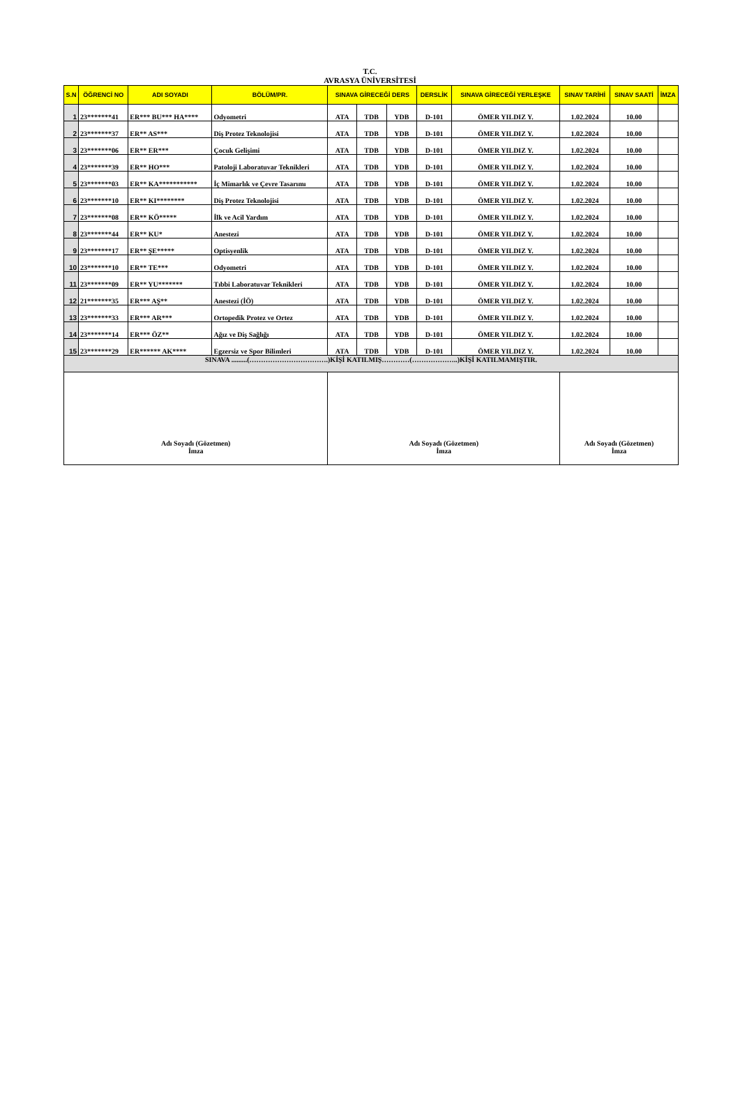T.C.
AVRASYA ÜNİVERSİTESİ
| S.N | ÖĞRENCİ NO | ADI SOYADI | BÖLÜM/PR. | SINAVA GİRECEĞİ DERS | | | DERSLİK | SINAVA GİRECEĞİ YERLEŞKE | SINAV TARİHİ | SINAV SAATİ | İMZA |
| --- | --- | --- | --- | --- | --- | --- | --- | --- | --- | --- | --- |
| 1 | 23*******41 | ER*** BU*** HA**** | Odyometri | ATA | TDB | YDB | D-101 | ÖMER YILDIZ Y. | 1.02.2024 | 10.00 | |
| 2 | 23*******37 | ER** AS*** | Diş Protez Teknolojisi | ATA | TDB | YDB | D-101 | ÖMER YILDIZ Y. | 1.02.2024 | 10.00 | |
| 3 | 23*******06 | ER** ER*** | Çocuk Gelişimi | ATA | TDB | YDB | D-101 | ÖMER YILDIZ Y. | 1.02.2024 | 10.00 | |
| 4 | 23*******39 | ER** HO*** | Patoloji Laboratuvar Teknikleri | ATA | TDB | YDB | D-101 | ÖMER YILDIZ Y. | 1.02.2024 | 10.00 | |
| 5 | 23*******03 | ER** KA*********** | İç Mimarlık ve Çevre Tasarımı | ATA | TDB | YDB | D-101 | ÖMER YILDIZ Y. | 1.02.2024 | 10.00 | |
| 6 | 23*******10 | ER** KI******** | Diş Protez Teknolojisi | ATA | TDB | YDB | D-101 | ÖMER YILDIZ Y. | 1.02.2024 | 10.00 | |
| 7 | 23*******08 | ER** KÖ***** | İlk ve Acil Yardım | ATA | TDB | YDB | D-101 | ÖMER YILDIZ Y. | 1.02.2024 | 10.00 | |
| 8 | 23*******44 | ER** KU* | Anestezi | ATA | TDB | YDB | D-101 | ÖMER YILDIZ Y. | 1.02.2024 | 10.00 | |
| 9 | 23*******17 | ER** ŞE***** | Optisyenlik | ATA | TDB | YDB | D-101 | ÖMER YILDIZ Y. | 1.02.2024 | 10.00 | |
| 10 | 23*******10 | ER** TE*** | Odyometri | ATA | TDB | YDB | D-101 | ÖMER YILDIZ Y. | 1.02.2024 | 10.00 | |
| 11 | 23*******09 | ER** YU******* | Tıbbi Laboratuvar Teknikleri | ATA | TDB | YDB | D-101 | ÖMER YILDIZ Y. | 1.02.2024 | 10.00 | |
| 12 | 21*******35 | ER*** AŞ** | Anestezi (İÖ) | ATA | TDB | YDB | D-101 | ÖMER YILDIZ Y. | 1.02.2024 | 10.00 | |
| 13 | 23*******33 | ER*** AR*** | Ortopedik Protez ve Ortez | ATA | TDB | YDB | D-101 | ÖMER YILDIZ Y. | 1.02.2024 | 10.00 | |
| 14 | 23*******14 | ER*** ÖZ** | Ağız ve Diş Sağlığı | ATA | TDB | YDB | D-101 | ÖMER YILDIZ Y. | 1.02.2024 | 10.00 | |
| 15 | 23*******29 | ER****** AK**** | Egzersiz ve Spor Bilimleri | ATA | TDB | YDB | D-101 | ÖMER YILDIZ Y. | 1.02.2024 | 10.00 | |
| SINAVA .........(…………………………….)KİŞİ KATILMIŞ…………(………………..)KİŞİ KATILMAMIŞTIR. | | | | | | | | | | | |
| Adı Soyadı (Gözetmen) İmza | | | | Adı Soyadı (Gözetmen) İmza | | | | | Adı Soyadı (Gözetmen) İmza | | |